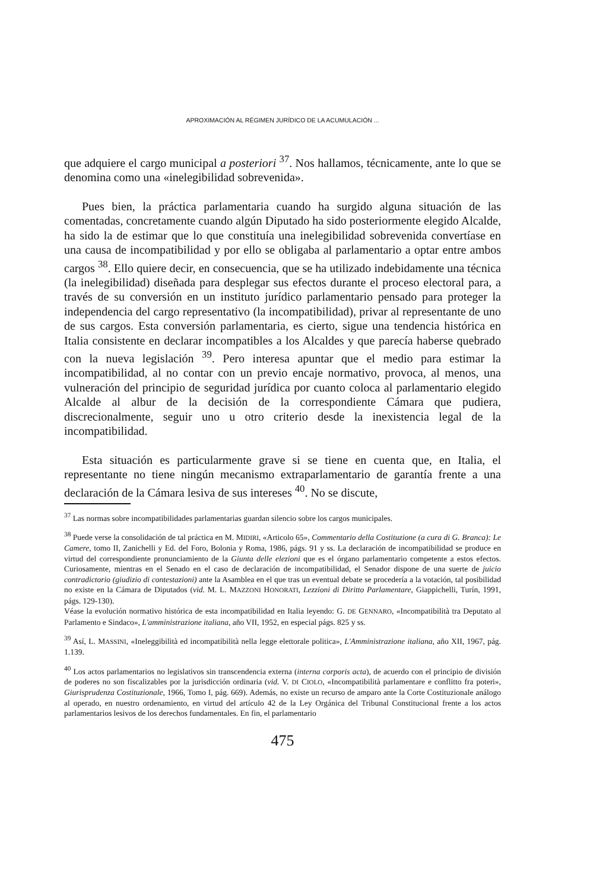APROXIMACIÓN AL RÉGIMEN JURÍDICO DE LA ACUMULACIÓN ...
que adquiere el cargo municipal a posteriori <sup>37</sup>. Nos hallamos, técnicamente, ante lo que se denomina como una «inelegibilidad sobrevenida».
Pues bien, la práctica parlamentaria cuando ha surgido alguna situación de las comentadas, concretamente cuando algún Diputado ha sido posteriormente elegido Alcalde, ha sido la de estimar que lo que constituía una inelegibilidad sobrevenida convertíase en una causa de incompatibilidad y por ello se obligaba al parlamentario a optar entre ambos cargos <sup>38</sup>. Ello quiere decir, en consecuencia, que se ha utilizado indebidamente una técnica (la inelegibilidad) diseñada para desplegar sus efectos durante el proceso electoral para, a través de su conversión en un instituto jurídico parlamentario pensado para proteger la independencia del cargo representativo (la incompatibilidad), privar al representante de uno de sus cargos. Esta conversión parlamentaria, es cierto, sigue una tendencia histórica en Italia consistente en declarar incompatibles a los Alcaldes y que parecía haberse quebrado con la nueva legislación <sup>39</sup>. Pero interesa apuntar que el medio para estimar la incompatibilidad, al no contar con un previo encaje normativo, provoca, al menos, una vulneración del principio de seguridad jurídica por cuanto coloca al parlamentario elegido Alcalde al albur de la decisión de la correspondiente Cámara que pudiera, discrecionalmente, seguir uno u otro criterio desde la inexistencia legal de la incompatibilidad.
Esta situación es particularmente grave si se tiene en cuenta que, en Italia, el representante no tiene ningún mecanismo extraparlamentario de garantía frente a una declaración de la Cámara lesiva de sus intereses <sup>40</sup>. No se discute,
<sup>37</sup> Las normas sobre incompatibilidades parlamentarias guardan silencio sobre los cargos municipales.
<sup>38</sup> Puede verse la consolidación de tal práctica en M. MIDIRI, «Articolo 65», Commentario della Costituzione (a cura di G. Branca): Le Camere, tomo II, Zanichelli y Ed. del Foro, Bolonia y Roma, 1986, págs. 91 y ss. La declaración de incompatibilidad se produce en virtud del correspondiente pronunciamiento de la Giunta delle elezioni que es el órgano parlamentario competente a estos efectos. Curiosamente, mientras en el Senado en el caso de declaración de incompatibilidad, el Senador dispone de una suerte de juicio contradictorio (giudizio di contestazioni) ante la Asamblea en el que tras un eventual debate se procedería a la votación, tal posibilidad no existe en la Cámara de Diputados (vid. M. L. MAZZONI HONORATI, Lezzioni di Diritto Parlamentare, Giappichelli, Turín, 1991, págs. 129-130).
Véase la evolución normativo histórica de esta incompatibilidad en Italia leyendo: G. DE GENNARO, «Incompatibilità tra Deputato al Parlamento e Sindaco», L'amministrazione italiana, año VII, 1952, en especial págs. 825 y ss.
<sup>39</sup> Así, L. MASSINI, «Ineleggibilità ed incompatibilità nella legge elettorale politica», L'Amministrazione italiana, año XII, 1967, pág. 1.139.
<sup>40</sup> Los actos parlamentarios no legislativos sin transcendencia externa (interna corporis acta), de acuerdo con el principio de división de poderes no son fiscalizables por la jurisdicción ordinaria (vid. V. DI CIOLO, «Incompatibilità parlamentare e conflitto fra poteri», Giurisprudenza Costituzionale, 1966, Tomo I, pág. 669). Además, no existe un recurso de amparo ante la Corte Costituzionale análogo al operado, en nuestro ordenamiento, en virtud del artículo 42 de la Ley Orgánica del Tribunal Constitucional frente a los actos parlamentarios lesivos de los derechos fundamentales. En fin, el parlamentario
475